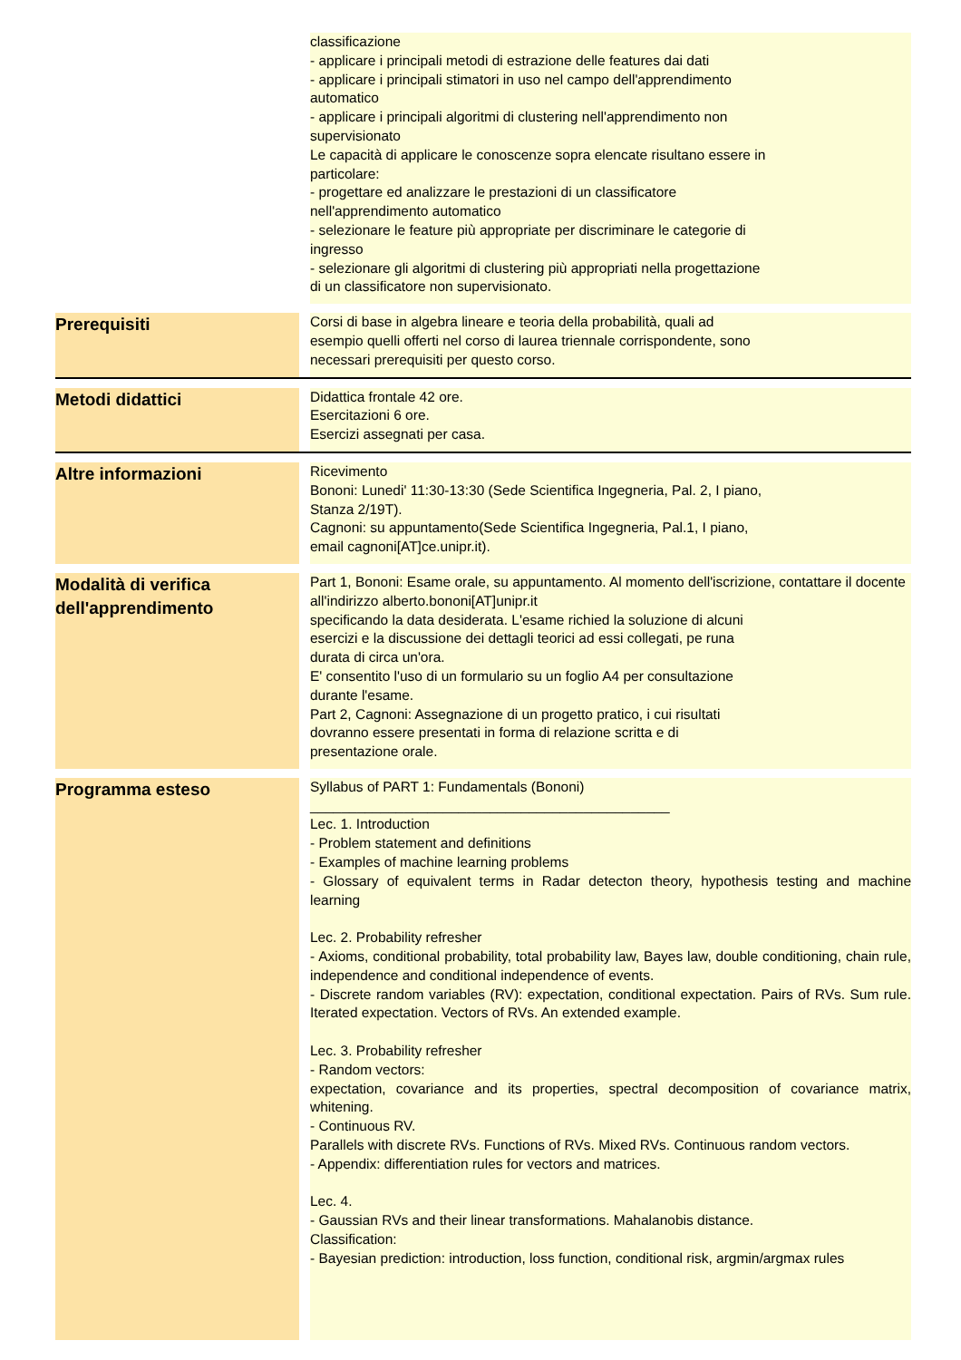| | | classificazione - applicare i principali metodi di estrazione delle features dai dati - applicare i principali stimatori in uso nel campo dell'apprendimento automatico - applicare i principali algoritmi di clustering nell'apprendimento non supervisionato Le capacità di applicare le conoscenze sopra elencate risultano essere in particolare: - progettare ed analizzare le prestazioni di un classificatore nell'apprendimento automatico - selezionare le feature più appropriate per discriminare le categorie di ingresso - selezionare gli algoritmi di clustering più appropriati nella progettazione di un classificatore non supervisionato. |
| Prerequisiti | | Corsi di base in algebra lineare e teoria della probabilità, quali ad esempio quelli offerti nel corso di laurea triennale corrispondente, sono necessari prerequisiti per questo corso. |
| Metodi didattici | | Didattica frontale 42 ore. Esercitazioni 6 ore. Esercizi assegnati per casa. |
| Altre informazioni | | Ricevimento Bononi: Lunedi' 11:30-13:30 (Sede Scientifica Ingegneria, Pal. 2, I piano, Stanza 2/19T). Cagnoni: su appuntamento(Sede Scientifica Ingegneria, Pal.1, I piano, email cagnoni[AT]ce.unipr.it). |
| Modalità di verifica dell'apprendimento | | Part 1, Bononi: Esame orale, su appuntamento. Al momento dell'iscrizione, contattare il docente all'indirizzo alberto.bononi[AT]unipr.it specificando la data desiderata. L'esame richied la soluzione di alcuni esercizi e la discussione dei dettagli teorici ad essi collegati, pe runa durata di circa un'ora. E' consentito l'uso di un formulario su un foglio A4 per consultazione durante l'esame. Part 2, Cagnoni: Assegnazione di un progetto pratico, i cui risultati dovranno essere presentati in forma di relazione scritta e di presentazione orale. |
| Programma esteso | | Syllabus of PART 1: Fundamentals (Bononi) ______________________________________________ Lec. 1. Introduction - Problem statement and definitions - Examples of machine learning problems - Glossary of equivalent terms in Radar detecton theory, hypothesis testing and machine learning Lec. 2. Probability refresher - Axioms, conditional probability, total probability law, Bayes law, double conditioning, chain rule, independence and conditional independence of events. - Discrete random variables (RV): expectation, conditional expectation. Pairs of RVs. Sum rule. Iterated expectation. Vectors of RVs. An extended example. Lec. 3. Probability refresher - Random vectors: expectation, covariance and its properties, spectral decomposition of covariance matrix, whitening. - Continuous RV. Parallels with discrete RVs. Functions of RVs. Mixed RVs. Continuous random vectors. - Appendix: differentiation rules for vectors and matrices. Lec. 4. - Gaussian RVs and their linear transformations. Mahalanobis distance. Classification: - Bayesian prediction: introduction, loss function, conditional risk, argmin/argmax rules |